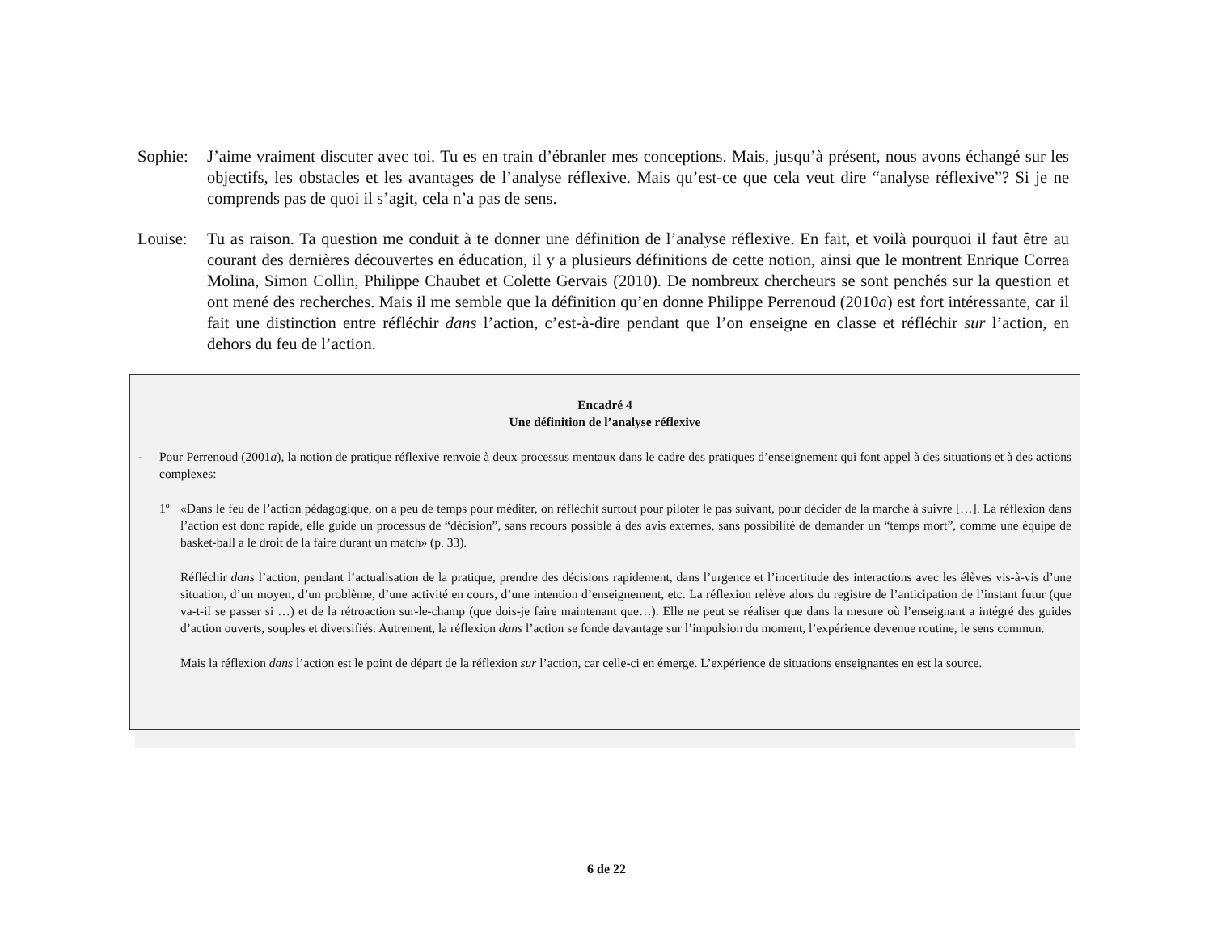Sophie:
J’aime vraiment discuter avec toi. Tu es en train d’ébranler mes conceptions. Mais, jusqu’à présent, nous avons échangé sur les objectifs, les obstacles et les avantages de l’analyse réflexive. Mais qu’est-ce que cela veut dire “analyse réflexive”? Si je ne comprends pas de quoi il s’agit, cela n’a pas de sens.
Louise:
Tu as raison. Ta question me conduit à te donner une définition de l’analyse réflexive. En fait, et voilà pourquoi il faut être au courant des dernières découvertes en éducation, il y a plusieurs définitions de cette notion, ainsi que le montrent Enrique Correa Molina, Simon Collin, Philippe Chaubet et Colette Gervais (2010). De nombreux chercheurs se sont penchés sur la question et ont mené des recherches. Mais il me semble que la définition qu’en donne Philippe Perrenoud (2010a) est fort intéressante, car il fait une distinction entre réfléchir dans l’action, c’est-à-dire pendant que l’on enseigne en classe et réfléchir sur l’action, en dehors du feu de l’action.
Encadré 4
Une définition de l’analyse réflexive
- Pour Perrenoud (2001a), la notion de pratique réflexive renvoie à deux processus mentaux dans le cadre des pratiques d’enseignement qui font appel à des situations et à des actions complexes:
1º «Dans le feu de l’action pédagogique, on a peu de temps pour méditer, on réfléchit surtout pour piloter le pas suivant, pour décider de la marche à suivre […]. La réflexion dans l’action est donc rapide, elle guide un processus de “décision”, sans recours possible à des avis externes, sans possibilité de demander un “temps mort”, comme une équipe de basket-ball a le droit de la faire durant un match» (p. 33).
Réfléchir dans l’action, pendant l’actualisation de la pratique, prendre des décisions rapidement, dans l’urgence et l’incertitude des interactions avec les élèves vis-à-vis d’une situation, d’un moyen, d’un problème, d’une activité en cours, d’une intention d’enseignement, etc. La réflexion relève alors du registre de l’anticipation de l’instant futur (que va-t-il se passer si …) et de la rétroaction sur-le-champ (que dois-je faire maintenant que…). Elle ne peut se réaliser que dans la mesure où l’enseignant a intégré des guides d’action ouverts, souples et diversifiés. Autrement, la réflexion dans l’action se fonde davantage sur l’impulsion du moment, l’expérience devenue routine, le sens commun.
Mais la réflexion dans l’action est le point de départ de la réflexion sur l’action, car celle-ci en émerge. L’expérience de situations enseignantes en est la source.
6 de 22